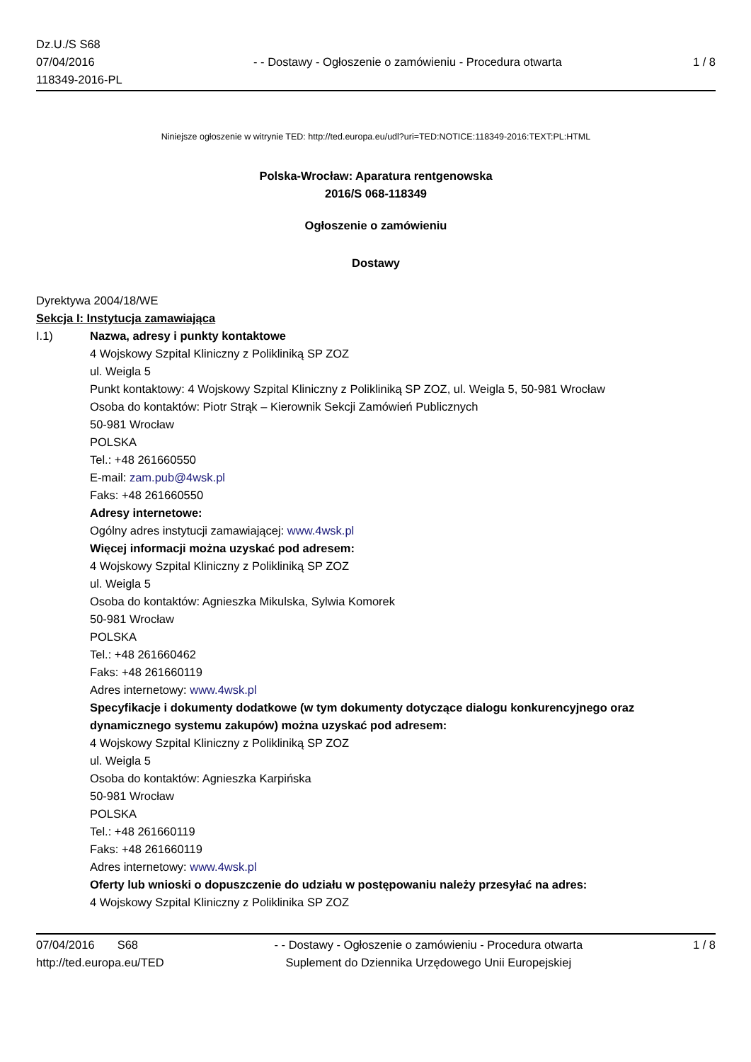Dz.U./S S68
07/04/2016
118349-2016-PL
- - Dostawy - Ogłoszenie o zamówieniu - Procedura otwarta
1 / 8
Niniejsze ogłoszenie w witrynie TED: http://ted.europa.eu/udl?uri=TED:NOTICE:118349-2016:TEXT:PL:HTML
Polska-Wrocław: Aparatura rentgenowska
2016/S 068-118349
Ogłoszenie o zamówieniu
Dostawy
Dyrektywa 2004/18/WE
Sekcja I: Instytucja zamawiająca
I.1) Nazwa, adresy i punkty kontaktowe
4 Wojskowy Szpital Kliniczny z Polikliniką SP ZOZ
ul. Weigla 5
Punkt kontaktowy: 4 Wojskowy Szpital Kliniczny z Polikliniką SP ZOZ, ul. Weigla 5, 50-981 Wrocław
Osoba do kontaktów: Piotr Strąk – Kierownik Sekcji Zamówień Publicznych
50-981 Wrocław
POLSKA
Tel.: +48 261660550
E-mail: zam.pub@4wsk.pl
Faks: +48 261660550
Adresy internetowe:
Ogólny adres instytucji zamawiającej: www.4wsk.pl
Więcej informacji można uzyskać pod adresem:
4 Wojskowy Szpital Kliniczny z Polikliniką SP ZOZ
ul. Weigla 5
Osoba do kontaktów: Agnieszka Mikulska, Sylwia Komorek
50-981 Wrocław
POLSKA
Tel.: +48 261660462
Faks: +48 261660119
Adres internetowy: www.4wsk.pl
Specyfikacje i dokumenty dodatkowe (w tym dokumenty dotyczące dialogu konkurencyjnego oraz dynamicznego systemu zakupów) można uzyskać pod adresem:
4 Wojskowy Szpital Kliniczny z Polikliniką SP ZOZ
ul. Weigla 5
Osoba do kontaktów: Agnieszka Karpińska
50-981 Wrocław
POLSKA
Tel.: +48 261660119
Faks: +48 261660119
Adres internetowy: www.4wsk.pl
Oferty lub wnioski o dopuszczenie do udziału w postępowaniu należy przesyłać na adres:
4 Wojskowy Szpital Kliniczny z Poliklinika SP ZOZ
07/04/2016 S68
http://ted.europa.eu/TED
- - Dostawy - Ogłoszenie o zamówieniu - Procedura otwarta
Suplement do Dziennika Urzędowego Unii Europejskiej
1 / 8